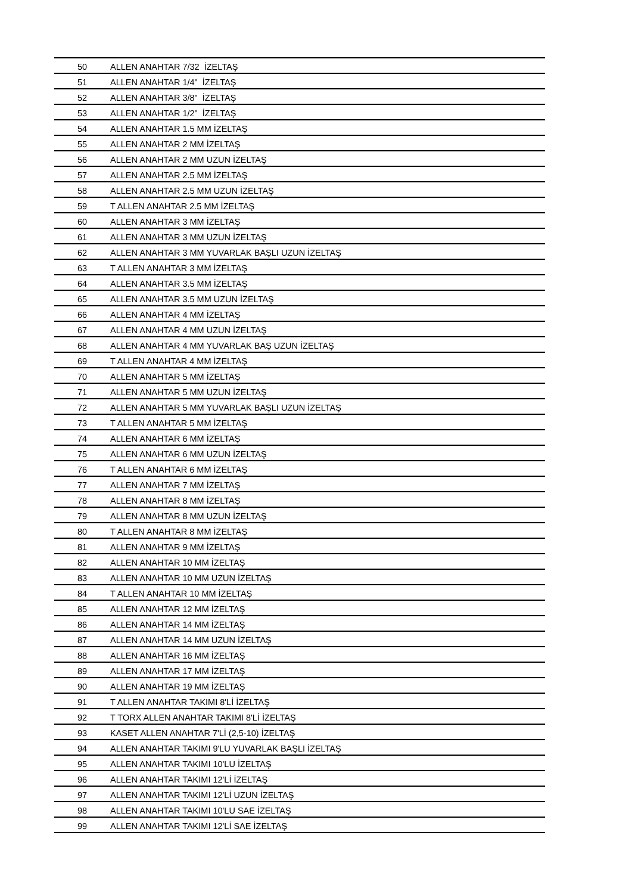| 50 | ALLEN ANAHTAR 7/32 İZELTAŞ |
| 51 | ALLEN ANAHTAR 1/4" İZELTAŞ |
| 52 | ALLEN ANAHTAR 3/8" İZELTAŞ |
| 53 | ALLEN ANAHTAR 1/2" İZELTAŞ |
| 54 | ALLEN ANAHTAR 1.5 MM İZELTAŞ |
| 55 | ALLEN ANAHTAR 2 MM İZELTAŞ |
| 56 | ALLEN ANAHTAR 2 MM UZUN İZELTAŞ |
| 57 | ALLEN ANAHTAR 2.5 MM İZELTAŞ |
| 58 | ALLEN ANAHTAR 2.5 MM UZUN İZELTAŞ |
| 59 | T ALLEN ANAHTAR 2.5 MM İZELTAŞ |
| 60 | ALLEN ANAHTAR 3 MM İZELTAŞ |
| 61 | ALLEN ANAHTAR 3 MM UZUN İZELTAŞ |
| 62 | ALLEN ANAHTAR 3 MM YUVARLAK BAŞLI UZUN İZELTAŞ |
| 63 | T ALLEN ANAHTAR 3 MM İZELTAŞ |
| 64 | ALLEN ANAHTAR 3.5 MM İZELTAŞ |
| 65 | ALLEN ANAHTAR 3.5 MM UZUN İZELTAŞ |
| 66 | ALLEN ANAHTAR 4 MM İZELTAŞ |
| 67 | ALLEN ANAHTAR 4 MM UZUN İZELTAŞ |
| 68 | ALLEN ANAHTAR 4 MM YUVARLAK BAŞ UZUN İZELTAŞ |
| 69 | T ALLEN ANAHTAR 4 MM İZELTAŞ |
| 70 | ALLEN ANAHTAR 5 MM İZELTAŞ |
| 71 | ALLEN ANAHTAR 5 MM UZUN İZELTAŞ |
| 72 | ALLEN ANAHTAR 5 MM YUVARLAK BAŞLI UZUN İZELTAŞ |
| 73 | T ALLEN ANAHTAR 5 MM İZELTAŞ |
| 74 | ALLEN ANAHTAR 6 MM İZELTAŞ |
| 75 | ALLEN ANAHTAR 6 MM UZUN İZELTAŞ |
| 76 | T ALLEN ANAHTAR 6 MM İZELTAŞ |
| 77 | ALLEN ANAHTAR 7 MM İZELTAŞ |
| 78 | ALLEN ANAHTAR 8 MM İZELTAŞ |
| 79 | ALLEN ANAHTAR 8 MM UZUN İZELTAŞ |
| 80 | T ALLEN ANAHTAR 8 MM İZELTAŞ |
| 81 | ALLEN ANAHTAR 9 MM İZELTAŞ |
| 82 | ALLEN ANAHTAR 10 MM İZELTAŞ |
| 83 | ALLEN ANAHTAR 10 MM UZUN İZELTAŞ |
| 84 | T ALLEN ANAHTAR 10 MM İZELTAŞ |
| 85 | ALLEN ANAHTAR 12 MM İZELTAŞ |
| 86 | ALLEN ANAHTAR 14 MM İZELTAŞ |
| 87 | ALLEN ANAHTAR 14 MM UZUN İZELTAŞ |
| 88 | ALLEN ANAHTAR 16 MM İZELTAŞ |
| 89 | ALLEN ANAHTAR 17 MM İZELTAŞ |
| 90 | ALLEN ANAHTAR 19 MM İZELTAŞ |
| 91 | T ALLEN ANAHTAR TAKIMI 8'Lİ İZELTAŞ |
| 92 | T TORX ALLEN ANAHTAR TAKIMI 8'Lİ İZELTAŞ |
| 93 | KASET ALLEN ANAHTAR 7'Lİ (2,5-10) İZELTAŞ |
| 94 | ALLEN ANAHTAR TAKIMI 9'LU YUVARLAK BAŞLI İZELTAŞ |
| 95 | ALLEN ANAHTAR TAKIMI 10'LU İZELTAŞ |
| 96 | ALLEN ANAHTAR TAKIMI 12'Lİ İZELTAŞ |
| 97 | ALLEN ANAHTAR TAKIMI 12'Lİ UZUN İZELTAŞ |
| 98 | ALLEN ANAHTAR TAKIMI 10'LU SAE İZELTAŞ |
| 99 | ALLEN ANAHTAR TAKIMI 12'Lİ SAE İZELTAŞ |